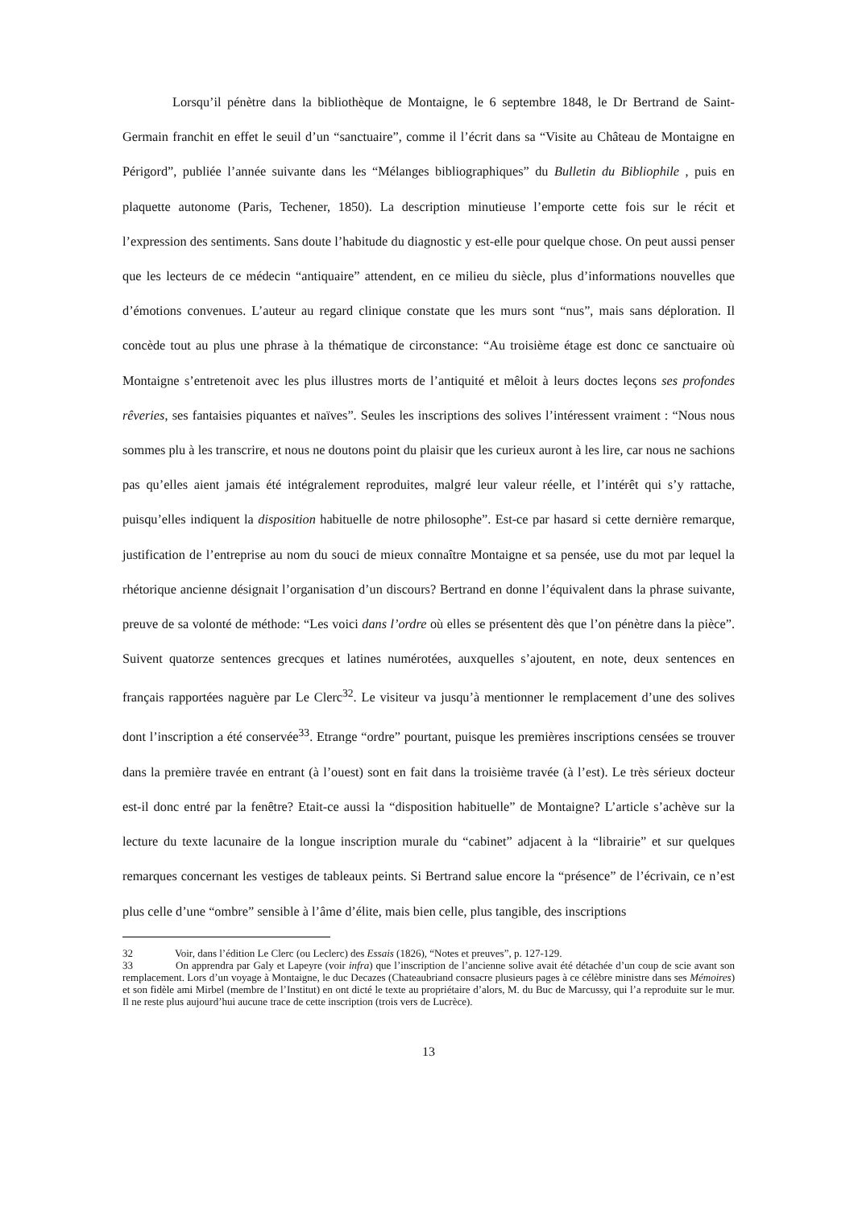Lorsqu’il pénètre dans la bibliothèque de Montaigne, le 6 septembre 1848, le Dr Bertrand de Saint-Germain franchit en effet le seuil d’un “sanctuaire”, comme il l’écrit dans sa “Visite au Château de Montaigne en Périgord”, publiée l’année suivante dans les “Mélanges bibliographiques” du Bulletin du Bibliophile , puis en plaquette autonome (Paris, Techener, 1850). La description minutieuse l’emporte cette fois sur le récit et l’expression des sentiments. Sans doute l’habitude du diagnostic y est-elle pour quelque chose. On peut aussi penser que les lecteurs de ce médecin “antiquaire” attendent, en ce milieu du siècle, plus d’informations nouvelles que d’émotions convenues. L’auteur au regard clinique constate que les murs sont “nus”, mais sans déploration. Il concède tout au plus une phrase à la thématique de circonstance: “Au troisième étage est donc ce sanctuaire où Montaigne s’entretenoit avec les plus illustres morts de l’antiquité et mêloit à leurs doctes leçons ses profondes rêveries, ses fantaisies piquantes et naïves”. Seules les inscriptions des solives l’intéressent vraiment : “Nous nous sommes plu à les transcrire, et nous ne doutons point du plaisir que les curieux auront à les lire, car nous ne sachions pas qu’elles aient jamais été intégralement reproduites, malgré leur valeur réelle, et l’intérêt qui s’y rattache, puisqu’elles indiquent la disposition habituelle de notre philosophe”. Est-ce par hasard si cette dernière remarque, justification de l’entreprise au nom du souci de mieux connaître Montaigne et sa pensée, use du mot par lequel la rhétorique ancienne désignait l’organisation d’un discours? Bertrand en donne l’équivalent dans la phrase suivante, preuve de sa volonté de méthode: “Les voici dans l’ordre où elles se présentent dès que l’on pénètre dans la pièce”. Suivent quatorze sentences grecques et latines numérotées, auxquelles s’ajoutent, en note, deux sentences en français rapportées naguère par Le Clerc<sup>32</sup>. Le visiteur va jusqu’à mentionner le remplacement d’une des solives dont l’inscription a été conservée<sup>33</sup>. Etrange “ordre” pourtant, puisque les premières inscriptions censées se trouver dans la première travée en entrant (à l’ouest) sont en fait dans la troisième travée (à l’est). Le très sérieux docteur est-il donc entré par la fenêtre? Etait-ce aussi la “disposition habituelle” de Montaigne? L’article s’achève sur la lecture du texte lacunaire de la longue inscription murale du “cabinet” adjacent à la “librairie” et sur quelques remarques concernant les vestiges de tableaux peints. Si Bertrand salue encore la “présence” de l’écrivain, ce n’est plus celle d’une “ombre” sensible à l’âme d’élite, mais bien celle, plus tangible, des inscriptions
32 Voir, dans l’édition Le Clerc (ou Leclerc) des Essais (1826), “Notes et preuves”, p. 127-129.
33 On apprendra par Galy et Lapeyre (voir infra) que l’inscription de l’ancienne solive avait été détachée d’un coup de scie avant son remplacement. Lors d’un voyage à Montaigne, le duc Decazes (Chateaubriand consacre plusieurs pages à ce célèbre ministre dans ses Mémoires) et son fidèle ami Mirbel (membre de l’Institut) en ont dicté le texte au propriétaire d’alors, M. du Buc de Marcussy, qui l’a reproduite sur le mur. Il ne reste plus aujourd’hui aucune trace de cette inscription (trois vers de Lucrèce).
13